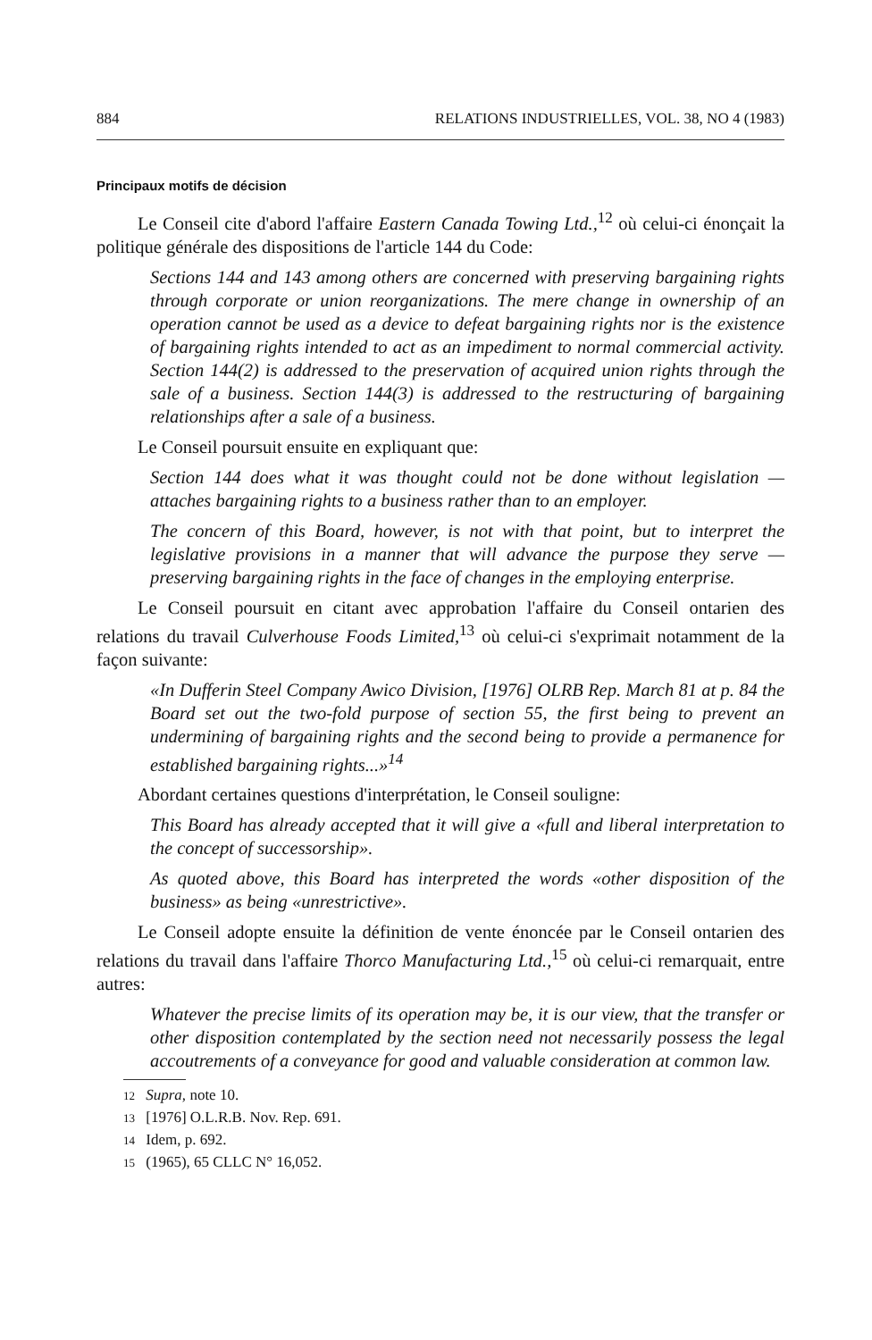884 RELATIONS INDUSTRIELLES, VOL. 38, NO 4 (1983)
Principaux motifs de décision
Le Conseil cite d'abord l'affaire Eastern Canada Towing Ltd.,<sup>12</sup> où celui-ci énonçait la politique générale des dispositions de l'article 144 du Code:
Sections 144 and 143 among others are concerned with preserving bargaining rights through corporate or union reorganizations. The mere change in ownership of an operation cannot be used as a device to defeat bargaining rights nor is the existence of bargaining rights intended to act as an impediment to normal commercial activity. Section 144(2) is addressed to the preservation of acquired union rights through the sale of a business. Section 144(3) is addressed to the restructuring of bargaining relationships after a sale of a business.
Le Conseil poursuit ensuite en expliquant que:
Section 144 does what it was thought could not be done without legislation — attaches bargaining rights to a business rather than to an employer.
The concern of this Board, however, is not with that point, but to interpret the legislative provisions in a manner that will advance the purpose they serve — preserving bargaining rights in the face of changes in the employing enterprise.
Le Conseil poursuit en citant avec approbation l'affaire du Conseil ontarien des relations du travail Culverhouse Foods Limited,<sup>13</sup> où celui-ci s'exprimait notamment de la façon suivante:
«In Dufferin Steel Company Awico Division, [1976] OLRB Rep. March 81 at p. 84 the Board set out the two-fold purpose of section 55, the first being to prevent an undermining of bargaining rights and the second being to provide a permanence for established bargaining rights...»<sup>14</sup>
Abordant certaines questions d'interprétation, le Conseil souligne:
This Board has already accepted that it will give a «full and liberal interpretation to the concept of successorship».
As quoted above, this Board has interpreted the words «other disposition of the business» as being «unrestrictive».
Le Conseil adopte ensuite la définition de vente énoncée par le Conseil ontarien des relations du travail dans l'affaire Thorco Manufacturing Ltd.,<sup>15</sup> où celui-ci remarquait, entre autres:
Whatever the precise limits of its operation may be, it is our view, that the transfer or other disposition contemplated by the section need not necessarily possess the legal accoutrements of a conveyance for good and valuable consideration at common law.
12 Supra, note 10.
13 [1976] O.L.R.B. Nov. Rep. 691.
14 Idem, p. 692.
15 (1965), 65 CLLC N° 16,052.